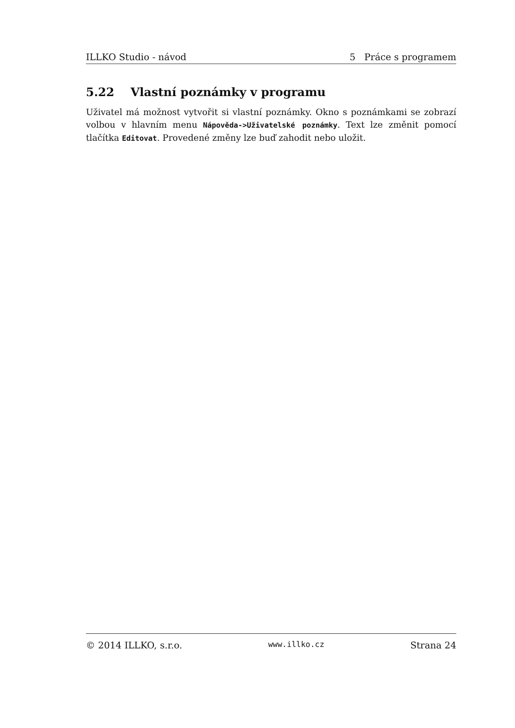ILLKO Studio - návod 5 Práce s programem
5.22 Vlastní poznámky v programu
Uživatel má možnost vytvořit si vlastní poznámky. Okno s poznámkami se zobrazí volbou v hlavním menu Nápověda->Uživatelské poznámky. Text lze změnit pomocí tlačítka Editovat. Provedené změny lze buď zahodit nebo uložit.
© 2014 ILLKO, s.r.o. www.illko.cz Strana 24